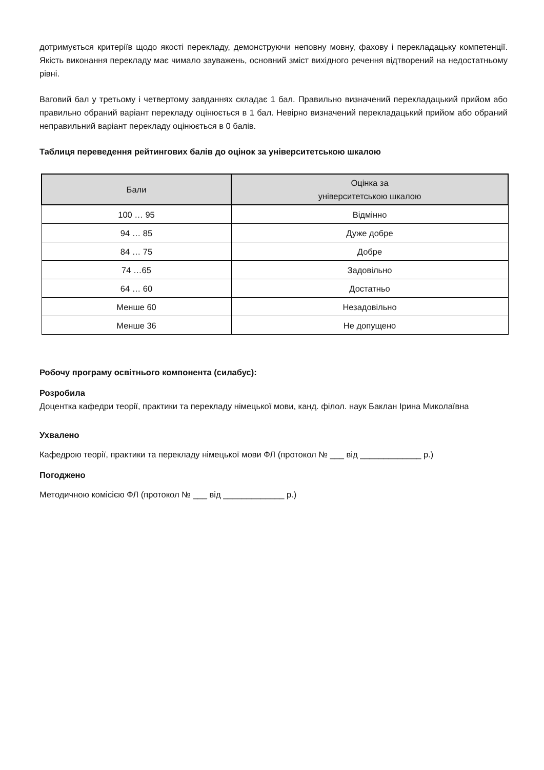дотримується критеріїв щодо якості перекладу, демонструючи неповну мовну, фахову і перекладацьку компетенції. Якість виконання перекладу має чимало зауважень, основний зміст вихідного речення відтворений на недостатньому рівні.
Ваговий бал у третьому і четвертому завданнях складає 1 бал. Правильно визначений перекладацький прийом або правильно обраний варіант перекладу оцінюється в 1 бал. Невірно визначений перекладацький прийом або обраний неправильний варіант перекладу оцінюється в 0 балів.
Таблиця переведення рейтингових балів до оцінок за університетською шкалою
| Бали | Оцінка за університетською шкалою |
| --- | --- |
| 100 … 95 | Відмінно |
| 94 … 85 | Дуже добре |
| 84 … 75 | Добре |
| 74 …65 | Задовільно |
| 64 … 60 | Достатньо |
| Менше 60 | Незадовільно |
| Менше 36 | Не допущено |
Робочу програму освітнього компонента (силабус):
Розробила
Доцентка кафедри теорії, практики та перекладу німецької мови, канд. філол. наук Баклан Ірина Миколаївна
Ухвалено
Кафедрою теорії, практики та перекладу німецької мови ФЛ (протокол № ___ від _____________ р.)
Погоджено
Методичною комісією ФЛ (протокол № ___ від _____________ р.)